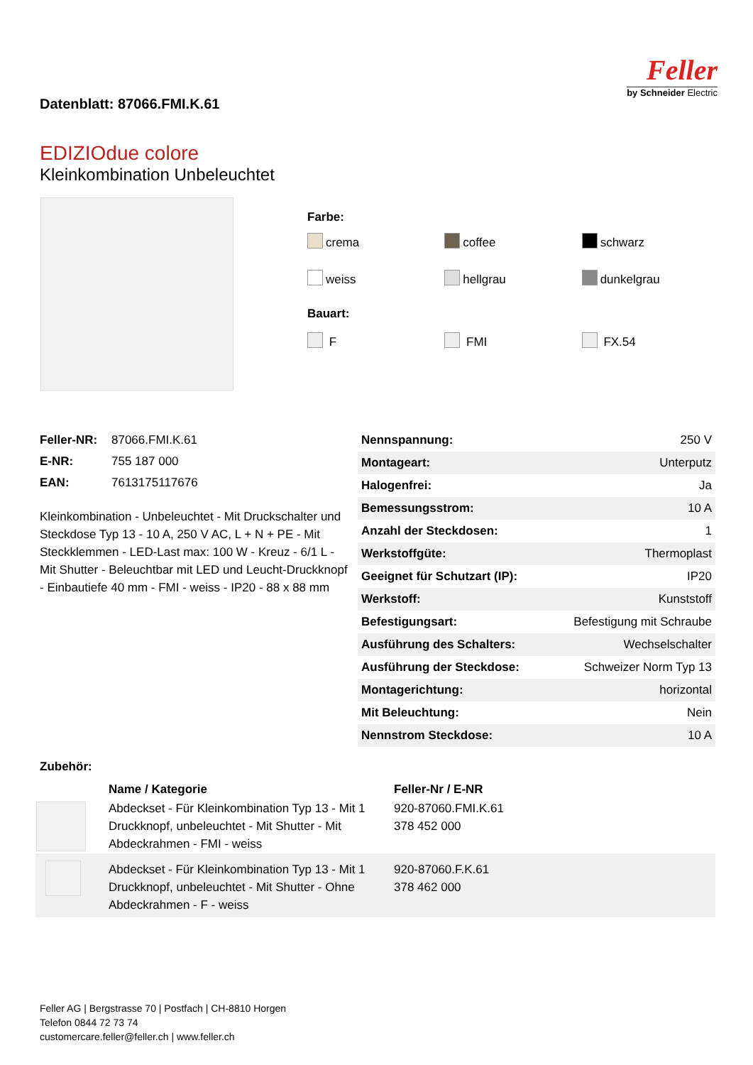Datenblatt: 87066.FMI.K.61
Feller
by Schneider Electric
EDIZIOdue colore
Kleinkombination Unbeleuchtet
Farbe:
crema coffee schwarz weiss hellgrau dunkelgrau
Bauart:
F FMI FX.54
| Feller-NR: | 87066.FMI.K.61 |
| E-NR: | 755 187 000 |
| EAN: | 7613175117676 |
Kleinkombination - Unbeleuchtet - Mit Druckschalter und Steckdose Typ 13 - 10 A, 250 V AC, L + N + PE - Mit Steckklemmen - LED-Last max: 100 W - Kreuz - 6/1 L - Mit Shutter - Beleuchtbar mit LED und Leucht-Druckknopf - Einbautiefe 40 mm - FMI - weiss - IP20 - 88 x 88 mm
| Nennspannung: | 250 V |
| Montageart: | Unterputz |
| Halogenfrei: | Ja |
| Bemessungsstrom: | 10 A |
| Anzahl der Steckdosen: | 1 |
| Werkstoffgüte: | Thermoplast |
| Geeignet für Schutzart (IP): | IP20 |
| Werkstoff: | Kunststoff |
| Befestigungsart: | Befestigung mit Schraube |
| Ausführung des Schalters: | Wechselschalter |
| Ausführung der Steckdose: | Schweizer Norm Typ 13 |
| Montagerichtung: | horizontal |
| Mit Beleuchtung: | Nein |
| Nennstrom Steckdose: | 10 A |
Zubehör:
| | Name / Kategorie | Feller-Nr / E-NR |
| --- | --- | --- |
| | Abdeckset - Für Kleinkombination Typ 13 - Mit 1 Druckknopf, unbeleuchtet - Mit Shutter - Mit Abdeckrahmen - FMI - weiss | 920-87060.FMI.K.61 378 452 000 |
| | Abdeckset - Für Kleinkombination Typ 13 - Mit 1 Druckknopf, unbeleuchtet - Mit Shutter - Ohne Abdeckrahmen - F - weiss | 920-87060.F.K.61 378 462 000 |
Feller AG | Bergstrasse 70 | Postfach | CH-8810 Horgen
Telefon 0844 72 73 74
customercare.feller@feller.ch | www.feller.ch